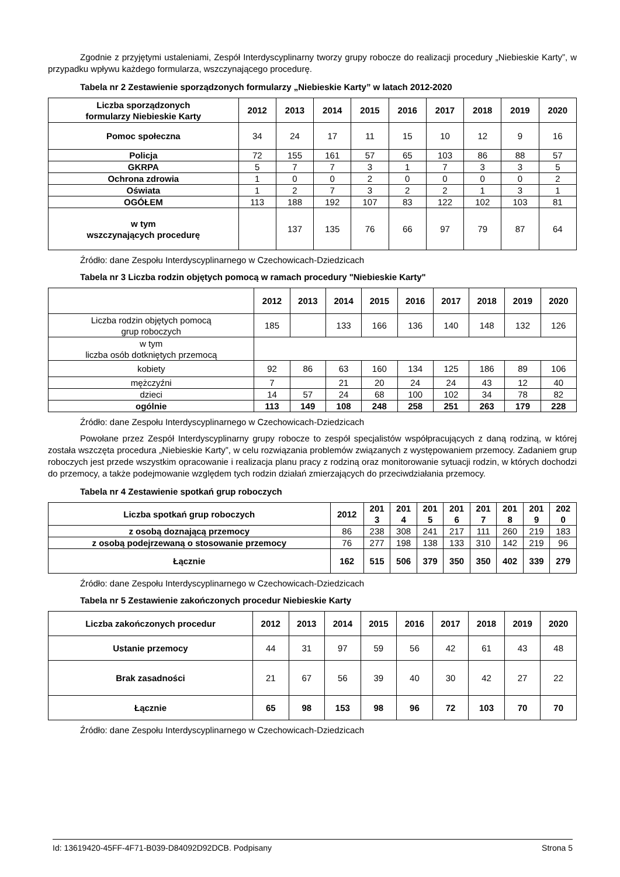Zgodnie z przyjętymi ustaleniami, Zespół Interdyscyplinarny tworzy grupy robocze do realizacji procedury „Niebieskie Karty”, w przypadku wpływu każdego formularza, wszczynającego procedurę.
Tabela nr 2 Zestawienie sporządzonych formularzy „Niebieskie Karty” w latach 2012-2020
| Liczba sporządzonych formularzy Niebieskie Karty | 2012 | 2013 | 2014 | 2015 | 2016 | 2017 | 2018 | 2019 | 2020 |
| --- | --- | --- | --- | --- | --- | --- | --- | --- | --- |
| Pomoc społeczna | 34 | 24 | 17 | 11 | 15 | 10 | 12 | 9 | 16 |
| Policja | 72 | 155 | 161 | 57 | 65 | 103 | 86 | 88 | 57 |
| GKRPA | 5 | 7 | 7 | 3 | 1 | 7 | 3 | 3 | 5 |
| Ochrona zdrowia | 1 | 0 | 0 | 2 | 0 | 0 | 0 | 0 | 2 |
| Oświata | 1 | 2 | 7 | 3 | 2 | 2 | 1 | 3 | 1 |
| OGÓŁEM | 113 | 188 | 192 | 107 | 83 | 122 | 102 | 103 | 81 |
| w tym wszczynających procedurę | | 137 | 135 | 76 | 66 | 97 | 79 | 87 | 64 |
Źródło: dane Zespołu Interdyscyplinarnego w Czechowicach-Dziedzicach
Tabela nr 3 Liczba rodzin objętych pomocą w ramach procedury "Niebieskie Karty"
| | 2012 | 2013 | 2014 | 2015 | 2016 | 2017 | 2018 | 2019 | 2020 |
| --- | --- | --- | --- | --- | --- | --- | --- | --- | --- |
| Liczba rodzin objętych pomocą grup roboczych | 185 | | 133 | 166 | 136 | 140 | 148 | 132 | 126 |
| w tym liczba osób dotkniętych przemocą | | | | | | | | | |
| kobiety | 92 | 86 | 63 | 160 | 134 | 125 | 186 | 89 | 106 |
| mężczyźni | 7 | | 21 | 20 | 24 | 24 | 43 | 12 | 40 |
| dzieci | 14 | 57 | 24 | 68 | 100 | 102 | 34 | 78 | 82 |
| ogólnie | 113 | 149 | 108 | 248 | 258 | 251 | 263 | 179 | 228 |
Źródło: dane Zespołu Interdyscyplinarnego w Czechowicach-Dziedzicach
Powołane przez Zespół Interdyscyplinarny grupy robocze to zespół specjalistów współpracujących z daną rodziną, w której została wszczęta procedura „Niebieskie Karty”, w celu rozwiązania problemów związanych z występowaniem przemocy. Zadaniem grup roboczych jest przede wszystkim opracowanie i realizacja planu pracy z rodziną oraz monitorowanie sytuacji rodzin, w których dochodzi do przemocy, a także podejmowanie względem tych rodzin działań zmierzających do przeciwdziałania przemocy.
Tabela nr 4 Zestawienie spotkań grup roboczych
| Liczba spotkań grup roboczych | 2012 | 201 3 | 201 4 | 201 5 | 201 6 | 201 7 | 201 8 | 201 9 | 202 0 |
| --- | --- | --- | --- | --- | --- | --- | --- | --- | --- |
| z osobą doznającą przemocy | 86 | 238 | 308 | 241 | 217 | 111 | 260 | 219 | 183 |
| z osobą podejrzewaną o stosowanie przemocy | 76 | 277 | 198 | 138 | 133 | 310 | 142 | 219 | 96 |
| Łącznie | 162 | 515 | 506 | 379 | 350 | 350 | 402 | 339 | 279 |
Źródło: dane Zespołu Interdyscyplinarnego w Czechowicach-Dziedzicach
Tabela nr 5 Zestawienie zakończonych procedur Niebieskie Karty
| Liczba zakończonych procedur | 2012 | 2013 | 2014 | 2015 | 2016 | 2017 | 2018 | 2019 | 2020 |
| --- | --- | --- | --- | --- | --- | --- | --- | --- | --- |
| Ustanie przemocy | 44 | 31 | 97 | 59 | 56 | 42 | 61 | 43 | 48 |
| Brak zasadności | 21 | 67 | 56 | 39 | 40 | 30 | 42 | 27 | 22 |
| Łącznie | 65 | 98 | 153 | 98 | 96 | 72 | 103 | 70 | 70 |
Źródło: dane Zespołu Interdyscyplinarnego w Czechowicach-Dziedzicach
Id: 13619420-45FF-4F71-B039-D84092D92DCB. Podpisany Strona 5